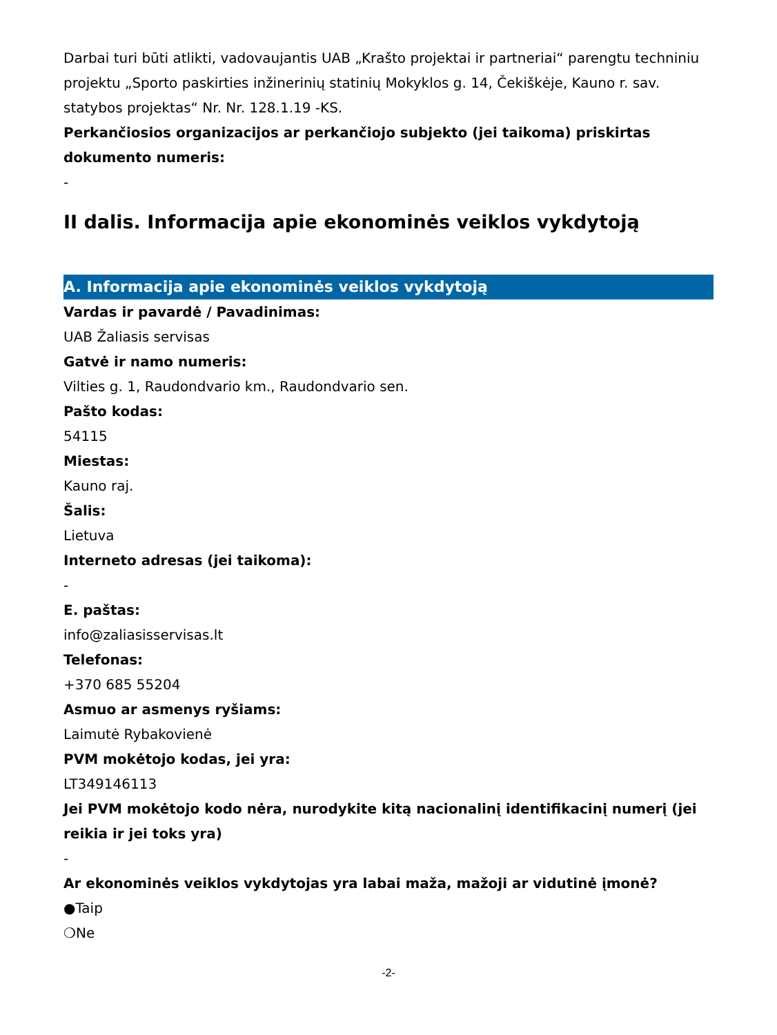Darbai turi būti atlikti, vadovaujantis UAB „Krašto projektai ir partneriai“ parengtu techniniu projektu „Sporto paskirties inžinerinių statinių Mokyklos g. 14, Čekiškėje, Kauno r. sav. statybos projektas“ Nr. Nr. 128.1.19 -KS.
Perkančiosios organizacijos ar perkančiojo subjekto (jei taikoma) priskirtas dokumento numeris:
-
II dalis. Informacija apie ekonominės veiklos vykdytoją
A. Informacija apie ekonominės veiklos vykdytoją
Vardas ir pavardė / Pavadinimas:
UAB Žaliasis servisas
Gatvė ir namo numeris:
Vilties g. 1, Raudondvario km., Raudondvario sen.
Pašto kodas:
54115
Miestas:
Kauno raj.
Šalis:
Lietuva
Interneto adresas (jei taikoma):
-
E. paštas:
info@zaliasisservisas.lt
Telefonas:
+370 685 55204
Asmuo ar asmenys ryšiams:
Laimutė Rybakovienė
PVM mokėtojo kodas, jei yra:
LT349146113
Jei PVM mokėtojo kodo nėra, nurodykite kitą nacionalinį identifikacinį numerį (jei reikia ir jei toks yra)
-
Ar ekonominės veiklos vykdytojas yra labai maža, mažoji ar vidutinė įmonė?
●Taip
❍Ne
-2-